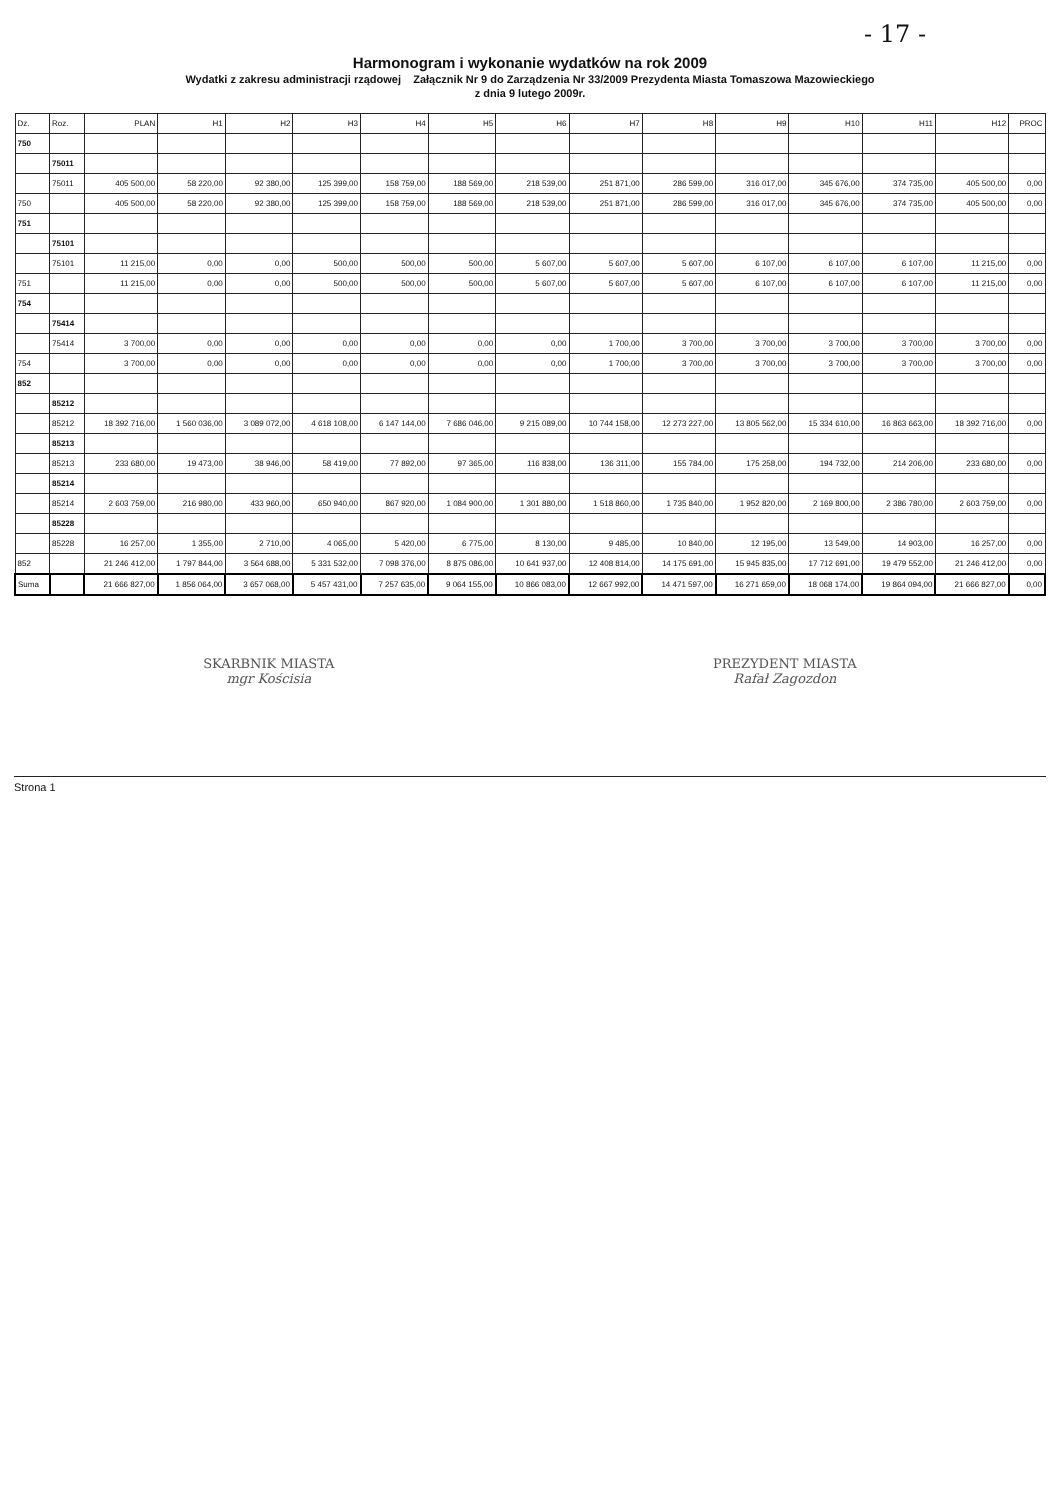- 17 -
Harmonogram i wykonanie wydatków na rok 2009
Wydatki z zakresu administracji rządowej Załącznik Nr 9 do Zarządzenia Nr 33/2009 Prezydenta Miasta Tomaszowa Mazowieckiego
z dnia 9 lutego 2009r.
| Dz. | Roz. | PLAN | H1 | H2 | H3 | H4 | H5 | H6 | H7 | H8 | H9 | H10 | H11 | H12 | PROC |
| --- | --- | --- | --- | --- | --- | --- | --- | --- | --- | --- | --- | --- | --- | --- | --- |
| 750 | | | | | | | | | | | | | | | |
| | 75011 | | | | | | | | | | | | | | |
| | 75011 | 405 500,00 | 58 220,00 | 92 380,00 | 125 399,00 | 158 759,00 | 188 569,00 | 218 539,00 | 251 871,00 | 286 599,00 | 316 017,00 | 345 676,00 | 374 735,00 | 405 500,00 | 0,00 |
| 750 | | 405 500,00 | 58 220,00 | 92 380,00 | 125 399,00 | 158 759,00 | 188 569,00 | 218 539,00 | 251 871,00 | 286 599,00 | 316 017,00 | 345 676,00 | 374 735,00 | 405 500,00 | 0,00 |
| 751 | | | | | | | | | | | | | | | |
| | 75101 | | | | | | | | | | | | | | |
| | 75101 | 11 215,00 | 0,00 | 0,00 | 500,00 | 500,00 | 500,00 | 5 607,00 | 5 607,00 | 5 607,00 | 6 107,00 | 6 107,00 | 6 107,00 | 11 215,00 | 0,00 |
| 751 | | 11 215,00 | 0,00 | 0,00 | 500,00 | 500,00 | 500,00 | 5 607,00 | 5 607,00 | 5 607,00 | 6 107,00 | 6 107,00 | 6 107,00 | 11 215,00 | 0,00 |
| 754 | | | | | | | | | | | | | | | |
| | 75414 | | | | | | | | | | | | | | |
| | 75414 | 3 700,00 | 0,00 | 0,00 | 0,00 | 0,00 | 0,00 | 0,00 | 1 700,00 | 3 700,00 | 3 700,00 | 3 700,00 | 3 700,00 | 3 700,00 | 0,00 |
| 754 | | 3 700,00 | 0,00 | 0,00 | 0,00 | 0,00 | 0,00 | 0,00 | 1 700,00 | 3 700,00 | 3 700,00 | 3 700,00 | 3 700,00 | 3 700,00 | 0,00 |
| 852 | | | | | | | | | | | | | | | |
| | 85212 | | | | | | | | | | | | | | |
| | 85212 | 18 392 716,00 | 1 560 036,00 | 3 089 072,00 | 4 618 108,00 | 6 147 144,00 | 7 686 046,00 | 9 215 089,00 | 10 744 158,00 | 12 273 227,00 | 13 805 562,00 | 15 334 610,00 | 16 863 663,00 | 18 392 716,00 | 0,00 |
| | 85213 | | | | | | | | | | | | | | |
| | 85213 | 233 680,00 | 19 473,00 | 38 946,00 | 58 419,00 | 77 892,00 | 97 365,00 | 116 838,00 | 136 311,00 | 155 784,00 | 175 258,00 | 194 732,00 | 214 206,00 | 233 680,00 | 0,00 |
| | 85214 | | | | | | | | | | | | | | |
| | 85214 | 2 603 759,00 | 216 980,00 | 433 960,00 | 650 940,00 | 867 920,00 | 1 084 900,00 | 1 301 880,00 | 1 518 860,00 | 1 735 840,00 | 1 952 820,00 | 2 169 800,00 | 2 386 780,00 | 2 603 759,00 | 0,00 |
| | 85228 | | | | | | | | | | | | | | |
| | 85228 | 16 257,00 | 1 355,00 | 2 710,00 | 4 065,00 | 5 420,00 | 6 775,00 | 8 130,00 | 9 485,00 | 10 840,00 | 12 195,00 | 13 549,00 | 14 903,00 | 16 257,00 | 0,00 |
| 852 | | 21 246 412,00 | 1 797 844,00 | 3 564 688,00 | 5 331 532,00 | 7 098 376,00 | 8 875 086,00 | 10 641 937,00 | 12 408 814,00 | 14 175 691,00 | 15 945 835,00 | 17 712 691,00 | 19 479 552,00 | 21 246 412,00 | 0,00 |
| Suma | | 21 666 827,00 | 1 856 064,00 | 3 657 068,00 | 5 457 431,00 | 7 257 635,00 | 9 064 155,00 | 10 866 083,00 | 12 667 992,00 | 14 471 597,00 | 16 271 659,00 | 18 068 174,00 | 19 864 094,00 | 21 666 827,00 | 0,00 |
SKARBNIK MIASTA
mgr Kościsia
PREZYDENT MIASTA
Rafał Zagozdon
Strona 1